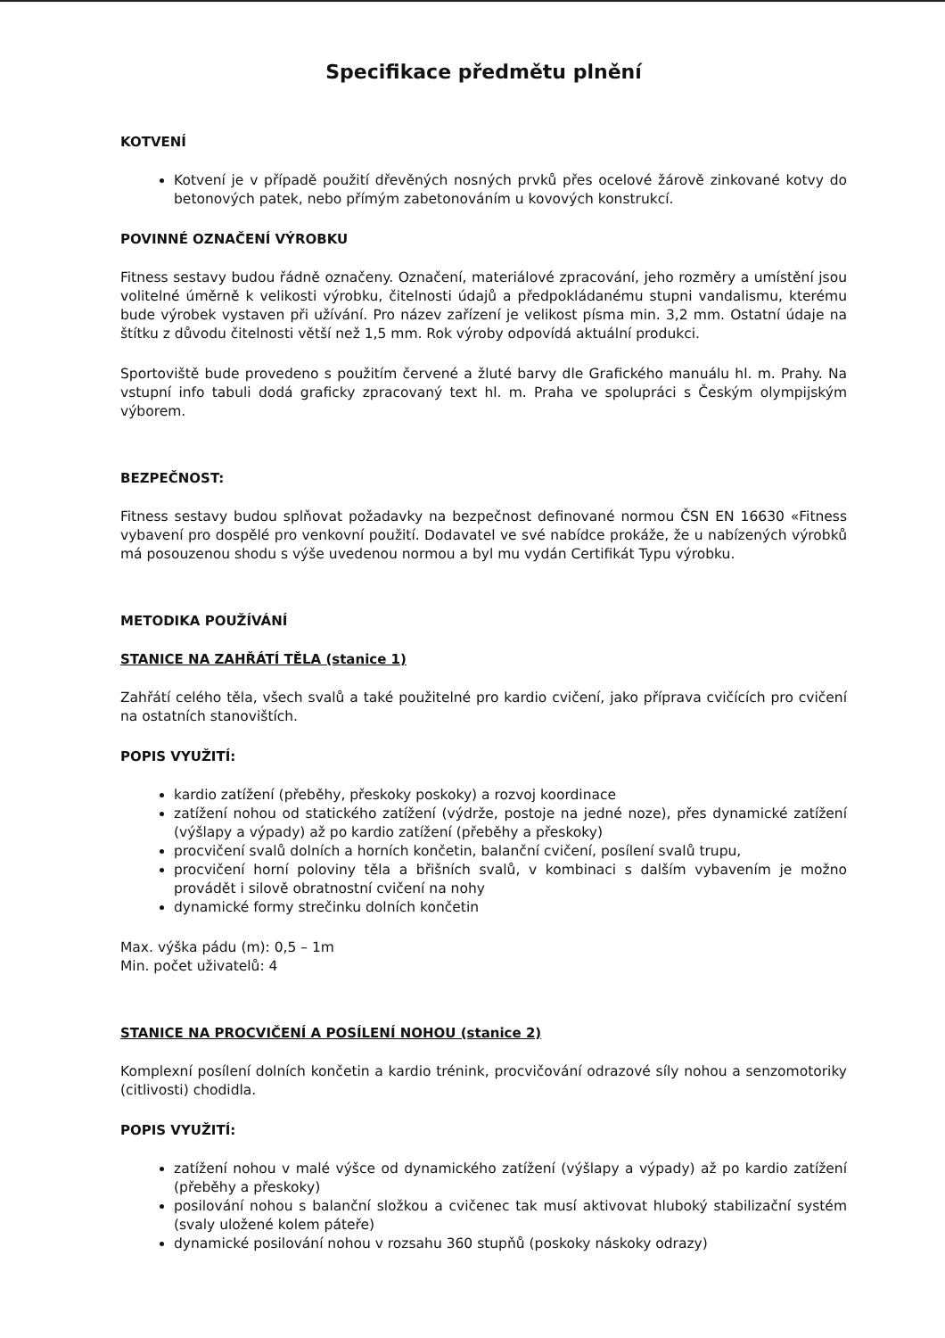Specifikace předmětu plnění
KOTVENÍ
Kotvení je v případě použití dřevěných nosných prvků přes ocelové žárově zinkované kotvy do betonových patek, nebo přímým zabetonováním u kovových konstrukcí.
POVINNÉ OZNAČENÍ VÝROBKU
Fitness sestavy budou řádně označeny. Označení, materiálové zpracování, jeho rozměry a umístění jsou volitelné úměrně k velikosti výrobku, čitelnosti údajů a předpokládanému stupni vandalismu, kterému bude výrobek vystaven při užívání. Pro název zařízení je velikost písma min. 3,2 mm. Ostatní údaje na štítku z důvodu čitelnosti větší než 1,5 mm. Rok výroby odpovídá aktuální produkci.
Sportoviště bude provedeno s použitím červené a žluté barvy dle Grafického manuálu hl. m. Prahy. Na vstupní info tabuli dodá graficky zpracovaný text hl. m. Praha ve spolupráci s Českým olympijským výborem.
BEZPEČNOST:
Fitness sestavy budou splňovat požadavky na bezpečnost definované normou ČSN EN 16630 «Fitness vybavení pro dospělé pro venkovní použití. Dodavatel ve své nabídce prokáže, že u nabízených výrobků má posouzenou shodu s výše uvedenou normou a byl mu vydán Certifikát Typu výrobku.
METODIKA POUŽÍVÁNÍ
STANICE NA ZAHŘÁTÍ TĚLA (stanice 1)
Zahřátí celého těla, všech svalů a také použitelné pro kardio cvičení, jako příprava cvičících pro cvičení na ostatních stanovištích.
POPIS VYUŽITÍ:
kardio zatížení (přeběhy, přeskoky poskoky) a rozvoj koordinace
zatížení nohou od statického zatížení (výdrže, postoje na jedné noze), přes dynamické zatížení (výšlapy a výpady) až po kardio zatížení (přeběhy a přeskoky)
procvičení svalů dolních a horních končetin, balanční cvičení, posílení svalů trupu,
procvičení horní poloviny těla a břišních svalů, v kombinaci s dalším vybavením je možno provádět i silově obratnostní cvičení na nohy
dynamické formy strečinku dolních končetin
Max. výška pádu (m): 0,5 – 1m
Min. počet uživatelů: 4
STANICE NA PROCVIČENÍ A POSÍLENÍ NOHOU (stanice 2)
Komplexní posílení dolních končetin a kardio trénink, procvičování odrazové síly nohou a senzomotoriky (citlivosti) chodidla.
POPIS VYUŽITÍ:
zatížení nohou v malé výšce od dynamického zatížení (výšlapy a výpady) až po kardio zatížení (přeběhy a přeskoky)
posilování nohou s balanční složkou a cvičenec tak musí aktivovat hluboký stabilizační systém (svaly uložené kolem páteře)
dynamické posilování nohou v rozsahu 360 stupňů (poskoky náskoky odrazy)